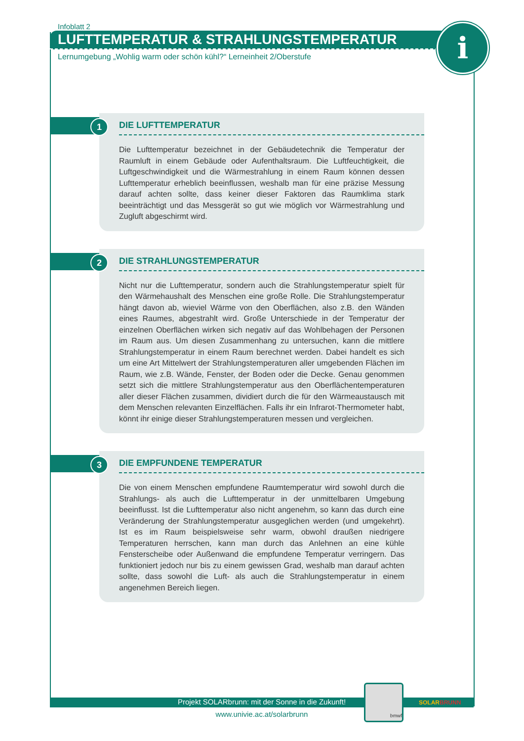Infoblatt 2
LUFTTEMPERATUR & STRAHLUNGSTEMPERATUR
Lernumgebung „Wohlig warm oder schön kühl?“ Lerneinheit 2/Oberstufe
i
1
DIE LUFTTEMPERATUR
Die Lufttemperatur bezeichnet in der Gebäudetechnik die Temperatur der Raumluft in einem Gebäude oder Aufenthaltsraum. Die Luftfeuchtigkeit, die Luftgeschwindigkeit und die Wärmestrahlung in einem Raum können dessen Lufttemperatur erheblich beeinflussen, weshalb man für eine präzise Messung darauf achten sollte, dass keiner dieser Faktoren das Raumklima stark beeinträchtigt und das Messgerät so gut wie möglich vor Wärmestrahlung und Zugluft abgeschirmt wird.
2
DIE STRAHLUNGSTEMPERATUR
Nicht nur die Lufttemperatur, sondern auch die Strahlungstemperatur spielt für den Wärmehaushalt des Menschen eine große Rolle. Die Strahlungstemperatur hängt davon ab, wieviel Wärme von den Oberflächen, also z.B. den Wänden eines Raumes, abgestrahlt wird. Große Unterschiede in der Temperatur der einzelnen Oberflächen wirken sich negativ auf das Wohlbehagen der Personen im Raum aus. Um diesen Zusammenhang zu untersuchen, kann die mittlere Strahlungstemperatur in einem Raum berechnet werden. Dabei handelt es sich um eine Art Mittelwert der Strahlungstemperaturen aller umgebenden Flächen im Raum, wie z.B. Wände, Fenster, der Boden oder die Decke. Genau genommen setzt sich die mittlere Strahlungstemperatur aus den Oberflächentemperaturen aller dieser Flächen zusammen, dividiert durch die für den Wärmeaustausch mit dem Menschen relevanten Einzelflächen. Falls ihr ein Infrarot-Thermometer habt, könnt ihr einige dieser Strahlungstemperaturen messen und vergleichen.
3
DIE EMPFUNDENE TEMPERATUR
Die von einem Menschen empfundene Raumtemperatur wird sowohl durch die Strahlungs- als auch die Lufttemperatur in der unmittelbaren Umgebung beeinflusst. Ist die Lufttemperatur also nicht angenehm, so kann das durch eine Veränderung der Strahlungstemperatur ausgeglichen werden (und umgekehrt). Ist es im Raum beispielsweise sehr warm, obwohl draußen niedrigere Temperaturen herrschen, kann man durch das Anlehnen an eine kühle Fensterscheibe oder Außenwand die empfundene Temperatur verringern. Das funktioniert jedoch nur bis zu einem gewissen Grad, weshalb man darauf achten sollte, dass sowohl die Luft- als auch die Strahlungstemperatur in einem angenehmen Bereich liegen.
Projekt SOLARbrunn: mit der Sonne in die Zukunft!
www.univie.ac.at/solarbrunn
bmwf
SOLARBRUNN